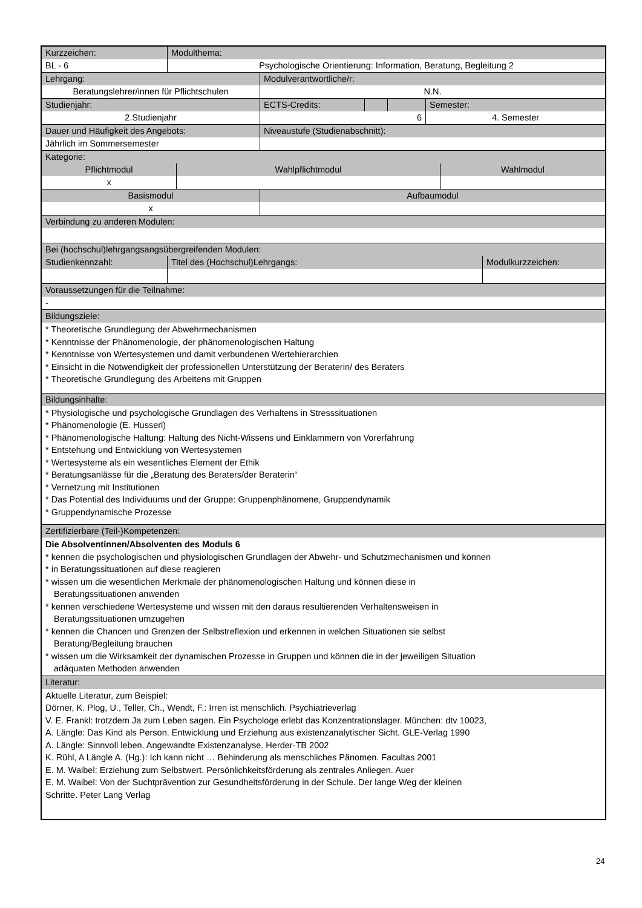| Kurzzeichen: | Modulthema: |
| BL - 6 | Psychologische Orientierung: Information, Beratung, Begleitung 2 |
| Lehrgang: | Modulverantwortliche/r: |
| Beratungslehrer/innen für Pflichtschulen | N.N. |
| Studienjahr: | ECTS-Credits: | | | Semester: |
| 2.Studienjahr | 6 | | | 4. Semester |
| Dauer und Häufigkeit des Angebots: | Niveaustufe (Studienabschnitt): |
| Jährlich im Sommersemester | |
| Kategorie: | | |
| Pflichtmodul | Wahlpflichtmodul | Wahlmodul |
| x | | |
| Basismodul | Aufbaumodul |
| x | |
| Verbindung zu anderen Modulen: |
| Bei (hochschul)lehrgangsangsübergreifenden Modulen: | | |
| Studienkennzahl: | Titel des (Hochschul)Lehrgangs: | Modulkurzzeichen: |
| Voraussetzungen für die Teilnahme: |
| - |
| Bildungsziele: |
| * Theoretische Grundlegung der Abwehrmechanismen * Kenntnisse der Phänomenologie, der phänomenologischen Haltung * Kenntnisse von Wertesystemen und damit verbundenen Wertehierarchien * Einsicht in die Notwendigkeit der professionellen Unterstützung der Beraterin/ des Beraters * Theoretische Grundlegung des Arbeitens mit Gruppen |
| Bildungsinhalte: |
| * Physiologische und psychologische Grundlagen des Verhaltens in Stresssituationen * Phänomenologie (E. Husserl) * Phänomenologische Haltung: Haltung des Nicht-Wissens und Einklammern von Vorerfahrung * Entstehung und Entwicklung von Wertesystemen * Wertesysteme als ein wesentliches Element der Ethik * Beratungsanlässe für die „Beratung des Beraters/der Beraterin“ * Vernetzung mit Institutionen * Das Potential des Individuums und der Gruppe: Gruppenphänomene, Gruppendynamik * Gruppendynamische Prozesse |
| Zertifizierbare (Teil-)Kompetenzen: |
| Die Absolventinnen/Absolventen des Moduls 6 * kennen die psychologischen und physiologischen Grundlagen der Abwehr- und Schutzmechanismen und können * in Beratungssituationen auf diese reagieren * wissen um die wesentlichen Merkmale der phänomenologischen Haltung und können diese in Beratungssituationen anwenden * kennen verschiedene Wertesysteme und wissen mit den daraus resultierenden Verhaltensweisen in Beratungssituationen umzugehen * kennen die Chancen und Grenzen der Selbstreflexion und erkennen in welchen Situationen sie selbst Beratung/Begleitung brauchen * wissen um die Wirksamkeit der dynamischen Prozesse in Gruppen und können die in der jeweiligen Situation adäquaten Methoden anwenden |
| Literatur: |
| Aktuelle Literatur, zum Beispiel: Dörner, K. Plog, U., Teller, Ch., Wendt, F.: Irren ist menschlich. Psychiatrieverlag V. E. Frankl: trotzdem Ja zum Leben sagen. Ein Psychologe erlebt das Konzentrationslager. München: dtv 10023, A. Längle: Das Kind als Person. Entwicklung und Erziehung aus existenzanalytischer Sicht. GLE-Verlag 1990 A. Längle: Sinnvoll leben. Angewandte Existenzanalyse. Herder-TB 2002 K. Rühl, A Längle A. (Hg.): Ich kann nicht … Behinderung als menschliches Pänomen. Facultas 2001 E. M. Waibel: Erziehung zum Selbstwert. Persönlichkeitsförderung als zentrales Anliegen. Auer E. M. Waibel: Von der Suchtprävention zur Gesundheitsförderung in der Schule. Der lange Weg der kleinen Schritte. Peter Lang Verlag |
24